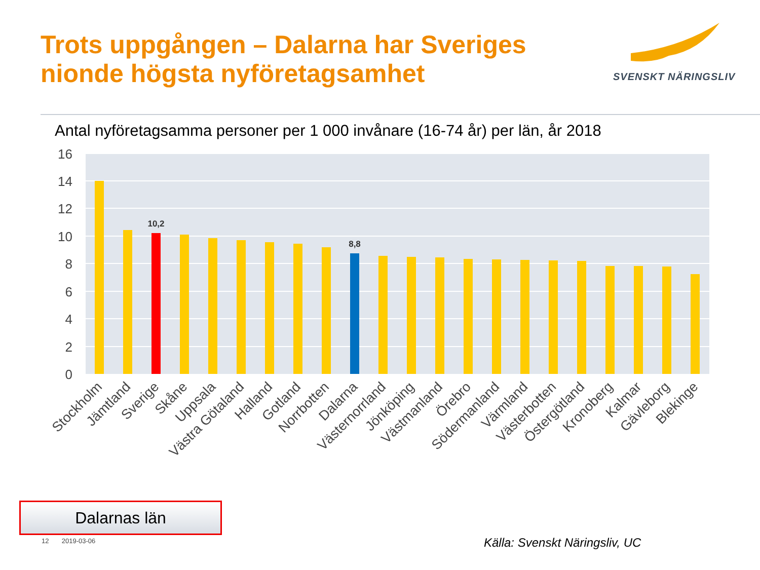Trots uppgången – Dalarna har Sveriges
nionde högsta nyföretagsamhet
SVENSKT NÄRINGSLIV
Antal nyföretagsamma personer per 1 000 invånare (16-74 år) per län, år 2018
16
14
12
10
8
6
4
2
0
10,2
8,8
Stockholm
Jämtland
Sverige
Skåne
Uppsala
Västra Götaland
Halland
Gotland
Norrbotten
Dalarna
Västernorrland
Jönköping
Västmanland
Örebro
Södermanland
Värmland
Västerbotten
Östergötland
Kronoberg
Kalmar
Gävleborg
Blekinge
Dalarnas län
12 2019-03-06 Källa: Svenskt Näringsliv, UC